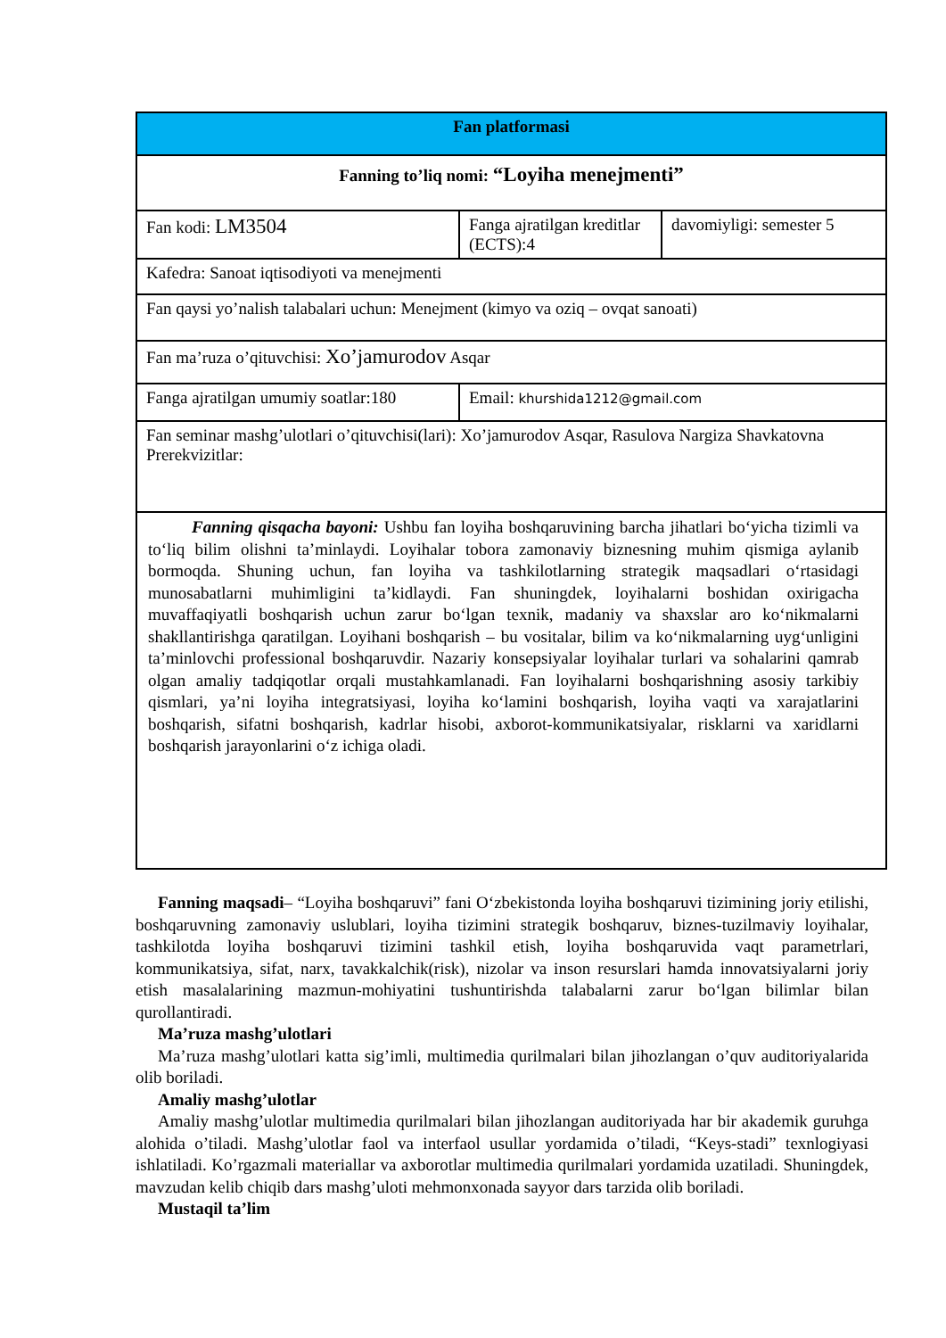| Fan platformasi | | |
| --- | --- | --- |
| Fanning to’liq nomi: “Loyiha menejmenti” | | |
| Fan kodi: LM3504 | Fanga ajratilgan kreditlar (ECTS):4 | davomiyligi: semester 5 |
| Kafedra: Sanoat iqtisodiyoti va menejmenti | | |
| Fan qaysi yo’nalish talabalari uchun: Menejment (kimyo va oziq – ovqat sanoati) | | |
| Fan ma’ruza o’qituvchisi: Xo’jamurodov Asqar | | |
| Fanga ajratilgan umumiy soatlar:180 | Email: khurshida1212@gmail.com | |
| Fan seminar mashg’ulotlari o’qituvchisi(lari): Xo’jamurodov Asqar, Rasulova Nargiza Shavkatovna Prerekvizitlar: | | |
| Fanning qisqacha bayoni: Ushbu fan loyiha boshqaruvining barcha jihatlari bo‘yicha tizimli va to‘liq bilim olishni ta’minlaydi. Loyihalar tobora zamonaviy biznesning muhim qismiga aylanib bormoqda. Shuning uchun, fan loyiha va tashkilotlarning strategik maqsadlari o‘rtasidagi munosabatlarni muhimligini ta’kidlaydi. Fan shuningdek, loyihalarni boshidan oxirigacha muvaffaqiyatli boshqarish uchun zarur bo‘lgan texnik, madaniy va shaxslar aro ko‘nikmalarni shakllantirishga qaratilgan. Loyihani boshqarish – bu vositalar, bilim va ko‘nikmalarning uyg‘unligini ta’minlovchi professional boshqaruvdir. Nazariy konsepsiyalar loyihalar turlari va sohalarini qamrab olgan amaliy tadqiqotlar orqali mustahkamlanadi. Fan loyihalarni boshqarishning asosiy tarkibiy qismlari, ya’ni loyiha integratsiyasi, loyiha ko‘lamini boshqarish, loyiha vaqti va xarajatlarini boshqarish, sifatni boshqarish, kadrlar hisobi, axborot-kommunikatsiyalar, risklarni va xaridlarni boshqarish jarayonlarini o‘z ichiga oladi. | | |
Fanning maqsadi– “Loyiha boshqaruvi” fani O‘zbekistonda loyiha boshqaruvi tizimining joriy etilishi, boshqaruvning zamonaviy uslublari, loyiha tizimini strategik boshqaruv, biznes-tuzilmaviy loyihalar, tashkilotda loyiha boshqaruvi tizimini tashkil etish, loyiha boshqaruvida vaqt parametrlari, kommunikatsiya, sifat, narx, tavakkalchik(risk), nizolar va inson resurslari hamda innovatsiyalarni joriy etish masalalarining mazmun-mohiyatini tushuntirishda talabalarni zarur bo‘lgan bilimlar bilan qurollantiradi.
Ma’ruza mashg’ulotlari
Ma’ruza mashg’ulotlari katta sig’imli, multimedia qurilmalari bilan jihozlangan o’quv auditoriyalarida olib boriladi.
Amaliy mashg’ulotlar
Amaliy mashg’ulotlar multimedia qurilmalari bilan jihozlangan auditoriyada har bir akademik guruhga alohida o’tiladi. Mashg’ulotlar faol va interfaol usullar yordamida o’tiladi, “Keys-stadi” texnlogiyasi ishlatiladi. Ko’rgazmali materiallar va axborotlar multimedia qurilmalari yordamida uzatiladi. Shuningdek, mavzudan kelib chiqib dars mashg’uloti mehmonxonada sayyor dars tarzida olib boriladi.
Mustaqil ta’lim